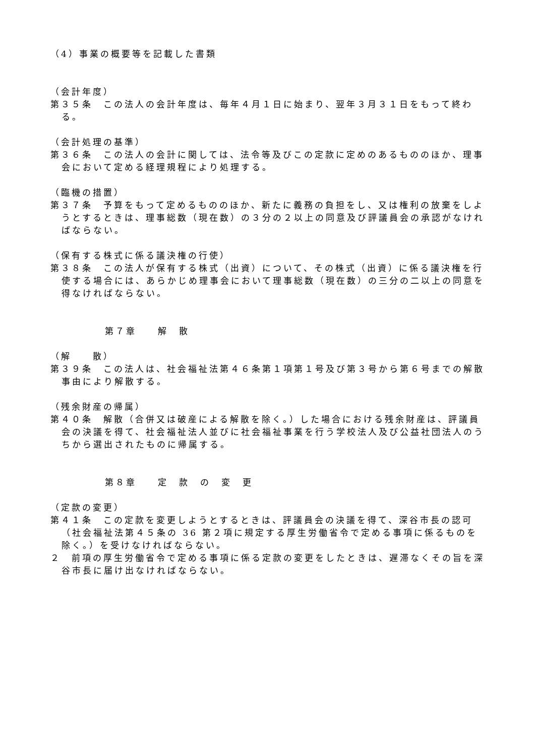（4）事業の概要等を記載した書類
（会計年度）
第３５条　この法人の会計年度は、毎年４月１日に始まり、翌年３月３１日をもって終わる。
（会計処理の基準）
第３６条　この法人の会計に関しては、法令等及びこの定款に定めのあるもののほか、理事会において定める経理規程により処理する。
（臨機の措置）
第３７条　予算をもって定めるもののほか、新たに義務の負担をし、又は権利の放棄をしようとするときは、理事総数（現在数）の３分の２以上の同意及び評議員会の承認がなければならない。
（保有する株式に係る議決権の行使）
第３８条　この法人が保有する株式（出資）について、その株式（出資）に係る議決権を行使する場合には、あらかじめ理事会において理事総数（現在数）の三分の二以上の同意を得なければならない。
第７章　　解　散
（解　　散）
第３９条　この法人は、社会福祉法第４６条第１項第１号及び第３号から第６号までの解散事由により解散する。
（残余財産の帰属）
第４０条　解散（合併又は破産による解散を除く。）した場合における残余財産は、評議員会の決議を得て、社会福祉法人並びに社会福祉事業を行う学校法人及び公益社団法人のうちから選出されたものに帰属する。
第８章　　定　款　の　変　更
（定款の変更）
第４１条　この定款を変更しようとするときは、評議員会の決議を得て、深谷市長の認可（社会福祉法第４５条の 36 第２項に規定する厚生労働省令で定める事項に係るものを除く。）を受けなければならない。
２　前項の厚生労働省令で定める事項に係る定款の変更をしたときは、遅滞なくその旨を深谷市長に届け出なければならない。